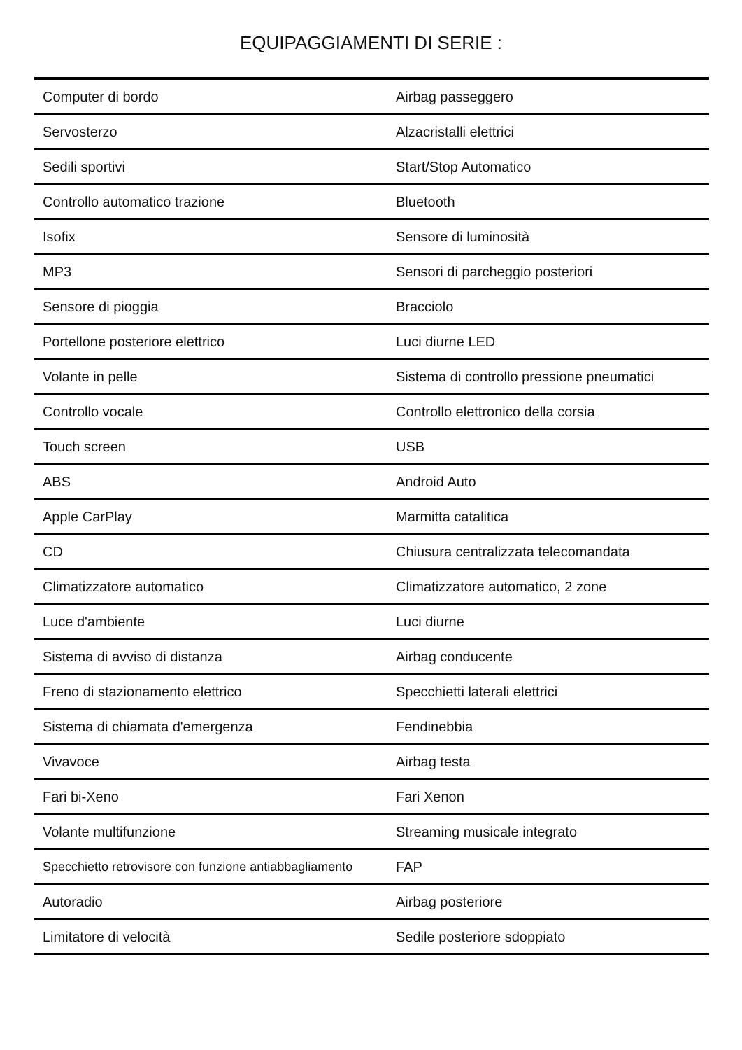EQUIPAGGIAMENTI DI SERIE :
| Computer di bordo | Airbag passeggero |
| Servosterzo | Alzacristalli elettrici |
| Sedili sportivi | Start/Stop Automatico |
| Controllo automatico trazione | Bluetooth |
| Isofix | Sensore di luminosità |
| MP3 | Sensori di parcheggio posteriori |
| Sensore di pioggia | Bracciolo |
| Portellone posteriore elettrico | Luci diurne LED |
| Volante in pelle | Sistema di controllo pressione pneumatici |
| Controllo vocale | Controllo elettronico della corsia |
| Touch screen | USB |
| ABS | Android Auto |
| Apple CarPlay | Marmitta catalitica |
| CD | Chiusura centralizzata telecomandata |
| Climatizzatore automatico | Climatizzatore automatico, 2 zone |
| Luce d'ambiente | Luci diurne |
| Sistema di avviso di distanza | Airbag conducente |
| Freno di stazionamento elettrico | Specchietti laterali elettrici |
| Sistema di chiamata d'emergenza | Fendinebbia |
| Vivavoce | Airbag testa |
| Fari bi-Xeno | Fari Xenon |
| Volante multifunzione | Streaming musicale integrato |
| Specchietto retrovisore con funzione antiabbagliamento | FAP |
| Autoradio | Airbag posteriore |
| Limitatore di velocità | Sedile posteriore sdoppiato |